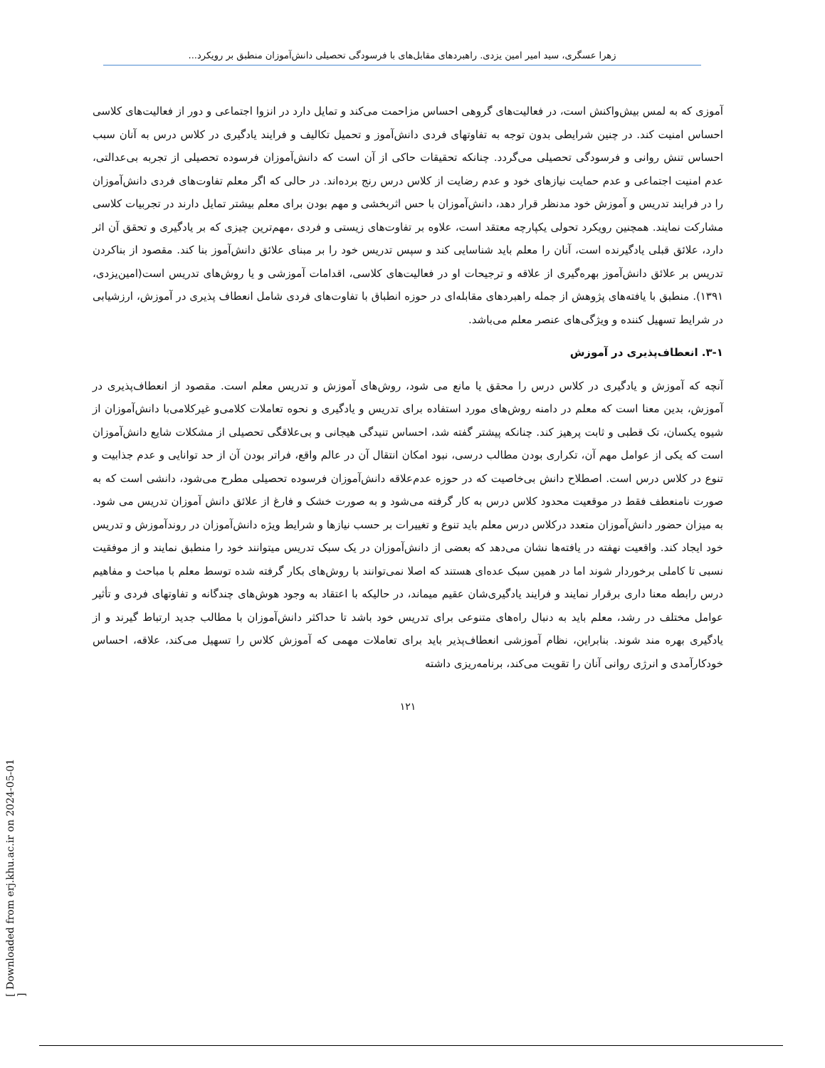زهرا عسگری، سید امیر امین یزدی. راهبردهای مقابل‌های با فرسودگی تحصیلی دانش‌آموزان منطبق بر رویکرد...
[ Downloaded from erj.khu.ac.ir on 2024-05-01 ]
آموزی که به لمس بیش‌واکنش است، در فعالیت‌های گروهی احساس مزاحمت می‌کند و تمایل دارد در انزوا اجتماعی و دور از فعالیت‌های کلاسی احساس امنیت کند. در چنین شرایطی بدون توجه به تفاوتهای فردی دانش‌آموز و تحمیل تکالیف و فرایند یادگیری در کلاس درس به آنان سبب احساس تنش روانی و فرسودگی تحصیلی می‌گردد. چنانکه تحقیقات حاکی از آن است که دانش‌آموزان فرسوده تحصیلی از تجربه بی‌عدالتی، عدم امنیت اجتماعی و عدم حمایت نیازهای خود و عدم رضایت از کلاس درس رنج برده‌اند. در حالی که اگر معلم تفاوت‌های فردی دانش‌آموزان را در فرایند تدریس و آموزش خود مدنظر قرار دهد، دانش‌آموزان با حس اثربخشی و مهم بودن برای معلم بیشتر تمایل دارند در تجربیات کلاسی مشارکت نمایند. همچنین رویکرد تحولی یکپارچه معتقد است، علاوه بر تفاوت‌های زیستی و فردی ،مهم‌ترین چیزی که بر یادگیری و تحقق آن اثر دارد، علائق قبلی یادگیرنده است، آنان را معلم باید شناسایی کند و سپس تدریس خود را بر مبنای علائق دانش‌آموز بنا کند. مقصود از بناکردن تدریس بر علائق دانش‌آموز بهره‌گیری از علاقه و ترجیحات او در فعالیت‌های کلاسی، اقدامات آموزشی و یا روش‌های تدریس است(امین‌یزدی، ۱۳۹۱). منطبق با یافته‌های پژوهش از جمله راهبردهای مقابله‌ای در حوزه انطباق با تفاوت‌های فردی شامل انعطاف پذیری در آموزش، ارزشیابی در شرایط تسهیل کننده و ویژگی‌های عنصر معلم می‌باشد.
۳-۱. انعطاف‌پذیری در آموزش
آنچه که آموزش و یادگیری در کلاس درس را محقق یا مانع می شود، روش‌های آموزش و تدریس معلم است. مقصود از انعطاف‌پذیری در آموزش، بدین معنا است که معلم در دامنه روش‌های مورد استفاده برای تدریس و یادگیری و نحوه تعاملات کلامی‌و غیرکلامی‌با دانش‌آموزان از شیوه یکسان، تک قطبی و ثابت پرهیز کند. چنانکه پیشتر گفته شد، احساس تنیدگی هیجانی و بی‌علاقگی تحصیلی از مشکلات شایع دانش‌آموزان است که یکی از عوامل مهم آن، تکراری بودن مطالب درسی، نبود امکان انتقال آن در عالم واقع، فراتر بودن آن از حد توانایی و عدم جذابیت و تنوع در کلاس درس است. اصطلاح دانش بی‌خاصیت که در حوزه عدم‌علاقه دانش‌آموزان فرسوده تحصیلی مطرح می‌شود، دانشی است که به صورت نامنعطف فقط در موقعیت محدود کلاس درس به کار گرفته می‌شود و به صورت خشک و فارغ از علائق دانش آموزان تدریس می شود. به میزان حضور دانش‌آموزان متعدد درکلاس درس معلم باید تنوع و تغییرات بر حسب نیازها و شرایط ویژه دانش‌آموزان در روندآموزش و تدریس خود ایجاد کند. واقعیت نهفته در یافته‌ها نشان می‌دهد که بعضی از دانش‌آموزان در یک سبک تدریس میتوانند خود را منطبق نمایند و از موفقیت نسبی تا کاملی برخوردار شوند اما در همین سبک عده‌ای هستند که اصلا نمی‌توانند با روش‌های بکار گرفته شده توسط معلم با مباحث و مفاهیم درس رابطه معنا داری برقرار نمایند و فرایند یادگیری‌شان عقیم میماند، در حالیکه با اعتقاد به وجود هوش‌های چندگانه و تفاوتهای فردی و تأثیر عوامل مختلف در رشد، معلم باید به دنبال راه‌های متنوعی برای تدریس خود باشد تا حداکثر دانش‌آموزان با مطالب جدید ارتباط گیرند و از یادگیری بهره مند شوند. بنابراین، نظام آموزشی انعطاف‌پذیر باید برای تعاملات مهمی که آموزش کلاس را تسهیل می‌کند، علاقه، احساس خودکارآمدی و انرژی روانی آنان را تقویت می‌کند، برنامه‌ریزی داشته
۱۲۱